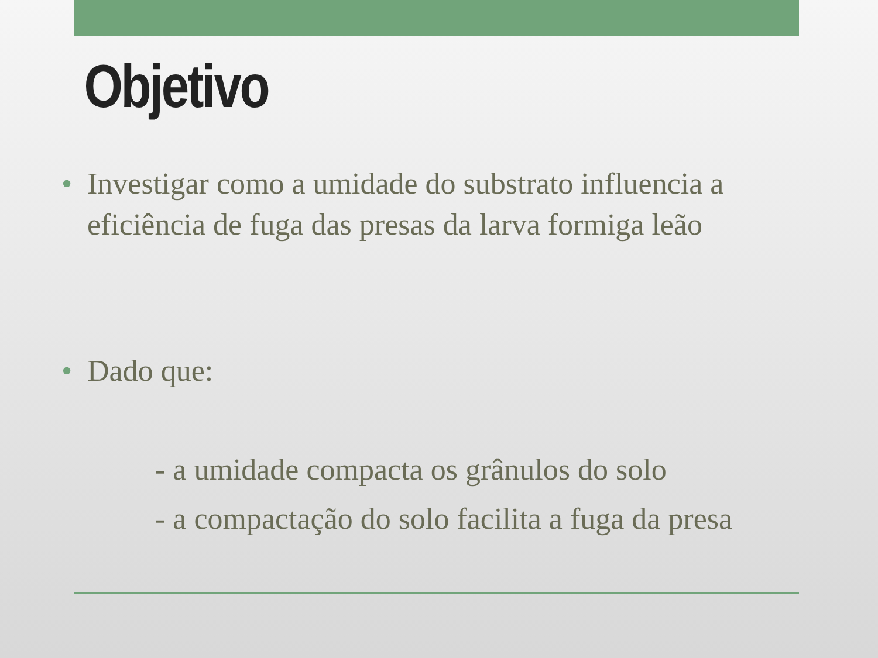Objetivo
• Investigar como a umidade do substrato influencia a eficiência de fuga das presas da larva formiga leão
• Dado que:
- a umidade compacta os grânulos do solo
- a compactação do solo facilita a fuga da presa